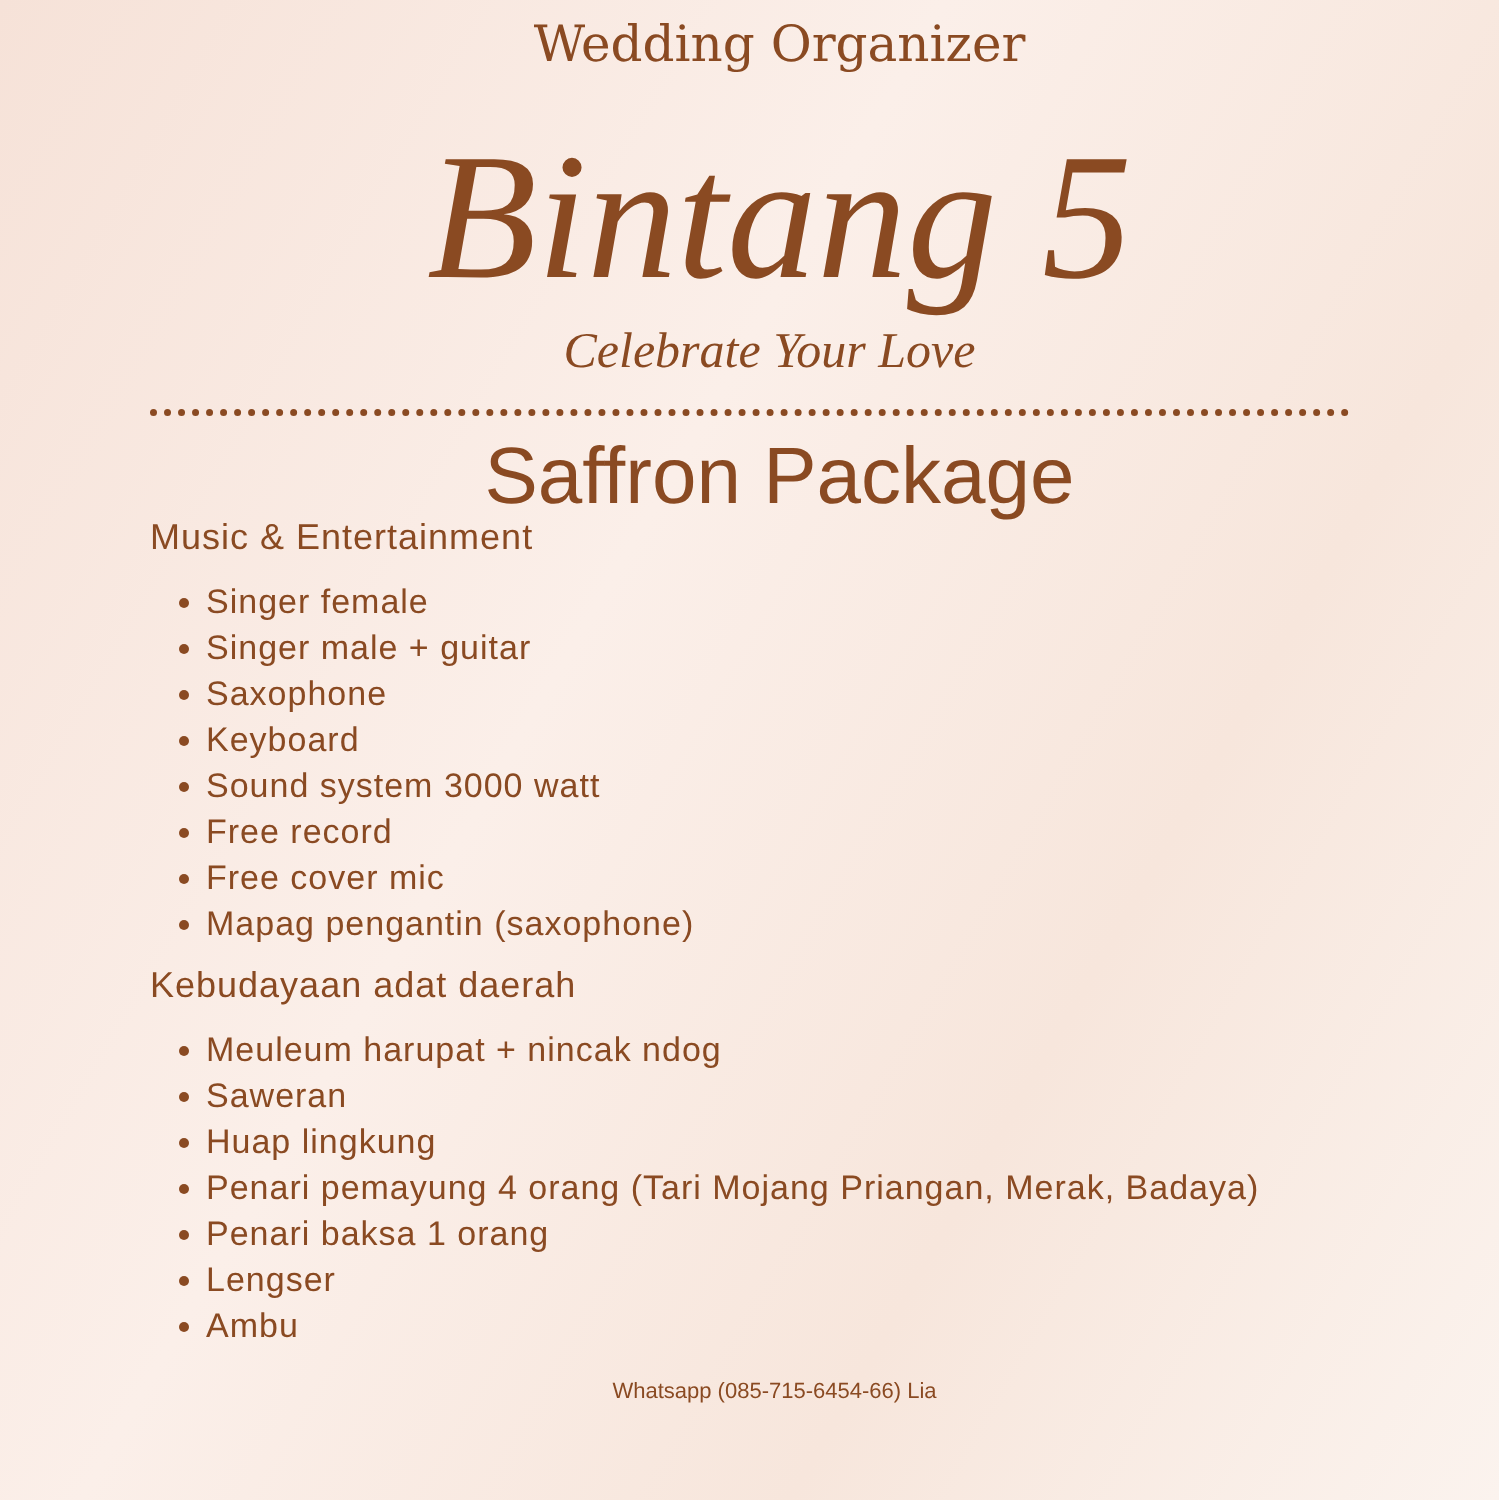Wedding Organizer
Bintang 5
Celebrate Your Love
Saffron Package
Music & Entertainment
Singer female
Singer male + guitar
Saxophone
Keyboard
Sound system 3000 watt
Free record
Free cover mic
Mapag pengantin (saxophone)
Kebudayaan adat daerah
Meuleum harupat + nincak ndog
Saweran
Huap lingkung
Penari pemayung 4 orang (Tari Mojang Priangan, Merak, Badaya)
Penari baksa 1 orang
Lengser
Ambu
Whatsapp (085-715-6454-66) Lia